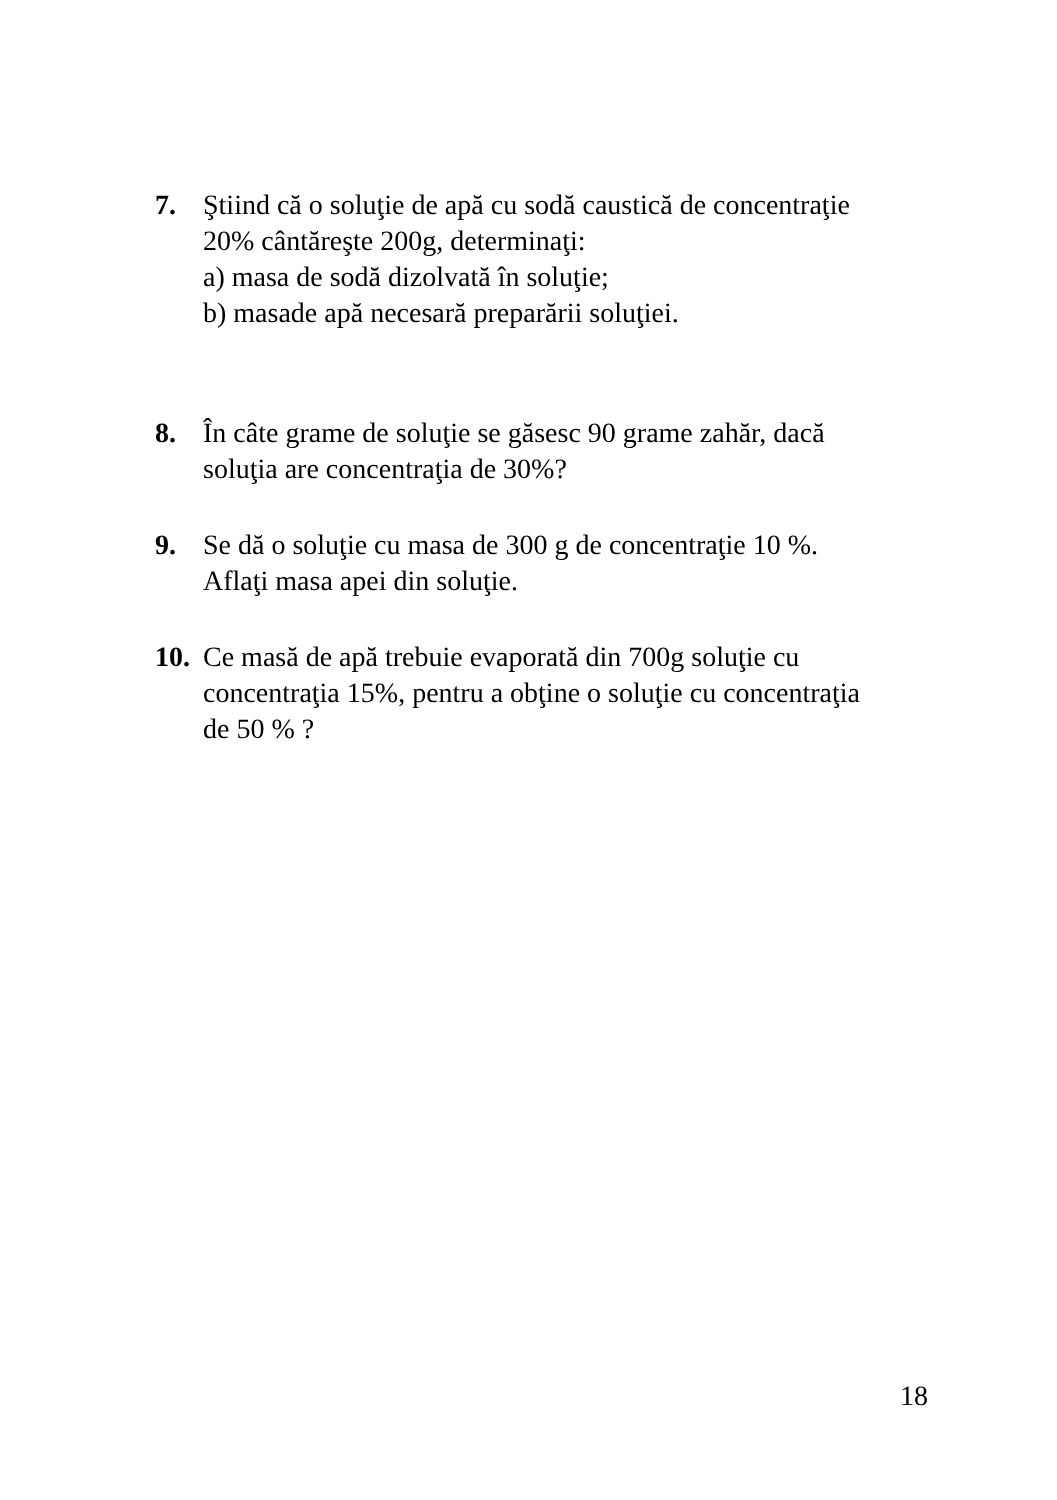7. Ştiind că o soluţie de apă cu sodă caustică de concentraţie
20% cântăreşte 200g, determinaţi:
a) masa de sodă dizolvată în soluţie;
b) masade apă necesară preparării soluţiei.
8. În câte grame de soluţie se găsesc 90 grame zahăr, dacă
soluţia are concentraţia de 30%?
9. Se dă o soluţie cu masa de 300 g de concentraţie 10 %.
Aflaţi masa apei din soluţie.
10.
Ce masă de apă trebuie evaporată din 700g soluţie cu
concentraţia 15%, pentru a obţine o soluţie cu concentraţia
de 50 % ?
18